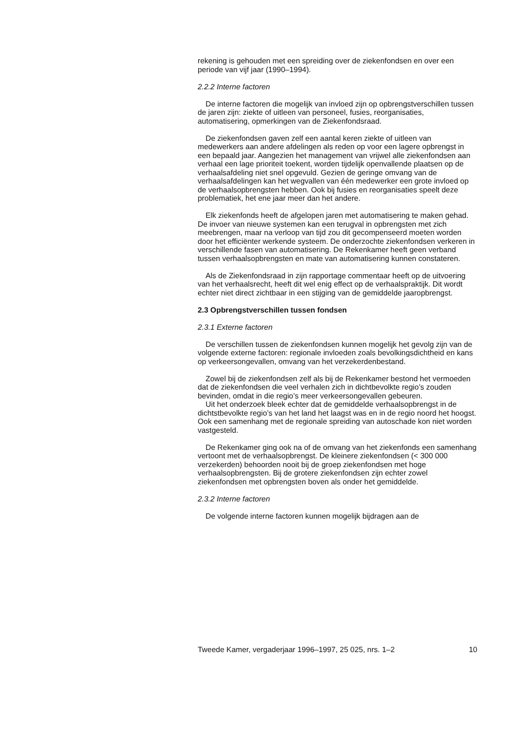rekening is gehouden met een spreiding over de ziekenfondsen en over een periode van vijf jaar (1990–1994).
2.2.2 Interne factoren
De interne factoren die mogelijk van invloed zijn op opbrengst­verschillen tussen de jaren zijn: ziekte of uitleen van personeel, fusies, reorganisaties, automatisering, opmerkingen van de Ziekenfondsraad.
De ziekenfondsen gaven zelf een aantal keren ziekte of uitleen van medewerkers aan andere afdelingen als reden op voor een lagere opbrengst in een bepaald jaar. Aangezien het management van vrijwel alle ziekenfondsen aan verhaal een lage prioriteit toekent, worden tijdelijk openvallende plaatsen op de verhaalsafdeling niet snel opgevuld. Gezien de geringe omvang van de verhaalsafdelingen kan het wegvallen van één medewerker een grote invloed op de verhaalsopbrengsten hebben. Ook bij fusies en reorganisaties speelt deze problematiek, het ene jaar meer dan het andere.
Elk ziekenfonds heeft de afgelopen jaren met automatisering te maken gehad. De invoer van nieuwe systemen kan een terugval in opbrengsten met zich meebrengen, maar na verloop van tijd zou dit gecompenseerd moeten worden door het efficiënter werkende systeem. De onderzochte ziekenfondsen verkeren in verschillende fasen van automatisering. De Rekenkamer heeft geen verband tussen verhaalsopbrengsten en mate van automatisering kunnen constateren.
Als de Ziekenfondsraad in zijn rapportage commentaar heeft op de uitvoering van het verhaalsrecht, heeft dit wel enig effect op de verhaals­praktijk. Dit wordt echter niet direct zichtbaar in een stijging van de gemiddelde jaaropbrengst.
2.3 Opbrengstverschillen tussen fondsen
2.3.1 Externe factoren
De verschillen tussen de ziekenfondsen kunnen mogelijk het gevolg zijn van de volgende externe factoren: regionale invloeden zoals bevolkings­dichtheid en kans op verkeersongevallen, omvang van het verzekerden­bestand.
Zowel bij de ziekenfondsen zelf als bij de Rekenkamer bestond het vermoeden dat de ziekenfondsen die veel verhalen zich in dichtbevolkte regio’s zouden bevinden, omdat in die regio’s meer verkeersongevallen gebeuren.
Uit het onderzoek bleek echter dat de gemiddelde verhaalsopbrengst in de dichtstbevolkte regio’s van het land het laagst was en in de regio noord het hoogst. Ook een samenhang met de regionale spreiding van autoschade kon niet worden vastgesteld.
De Rekenkamer ging ook na of de omvang van het ziekenfonds een samenhang vertoont met de verhaalsopbrengst. De kleinere zieken­fondsen (< 300 000 verzekerden) behoorden nooit bij de groep zieken­fondsen met hoge verhaalsopbrengsten. Bij de grotere ziekenfondsen zijn echter zowel ziekenfondsen met opbrengsten boven als onder het gemiddelde.
2.3.2 Interne factoren
De volgende interne factoren kunnen mogelijk bijdragen aan de
Tweede Kamer, vergaderjaar 1996–1997, 25 025, nrs. 1–2 10